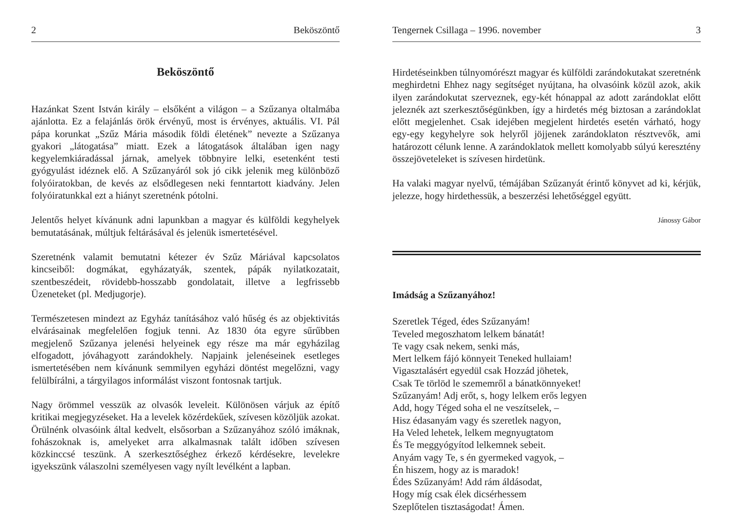2 Beköszöntő
Beköszöntő
Hazánkat Szent István király – elsőként a világon – a Szűzanya oltalmába ajánlotta. Ez a felajánlás örök érvényű, most is érvényes, aktuális. VI. Pál pápa korunkat „Szűz Mária második földi életének” nevezte a Szűzanya gyakori „látogatása” miatt. Ezek a látogatások általában igen nagy kegyelemkiáradással járnak, amelyek többnyire lelki, esetenként testi gyógyulást idéznek elő. A Szűzanyáról sok jó cikk jelenik meg különböző folyóiratokban, de kevés az elsődlegesen neki fenntartott kiadvány. Jelen folyóiratunkkal ezt a hiányt szeretnénk pótolni.
Jelentős helyet kívánunk adni lapunkban a magyar és külföldi kegyhelyek bemutatásának, múltjuk feltárásával és jelenük ismertetésével.
Szeretnénk valamit bemutatni kétezer év Szűz Máriával kapcsolatos kincseiből: dogmákat, egyházatyák, szentek, pápák nyilatkozatait, szentbeszédeit, rövidebb-hosszabb gondolatait, illetve a legfrissebb Üzeneteket (pl. Medjugorje).
Természetesen mindezt az Egyház tanításához való hűség és az objektivitás elvárásainak megfelelően fogjuk tenni. Az 1830 óta egyre sűrűbben megjelenő Szűzanya jelenési helyeinek egy része ma már egyházilag elfogadott, jóváhagyott zarándokhely. Napjaink jelenéseinek esetleges ismertetésében nem kívánunk semmilyen egyházi döntést megelőzni, vagy felülbírálni, a tárgyilagos informálást viszont fontosnak tartjuk.
Nagy örömmel vesszük az olvasók leveleit. Különösen várjuk az építő kritikai megjegyzéseket. Ha a levelek közérdekűek, szívesen közöljük azokat. Örülnénk olvasóink által kedvelt, elsősorban a Szűzanyához szóló imáknak, fohászoknak is, amelyeket arra alkalmasnak talált időben szívesen közkinccsé teszünk. A szerkesztőséghez érkező kérdésekre, levelekre igyekszünk válaszolni személyesen vagy nyílt levélként a lapban.
Tengernek Csillaga – 1996. november 3
Hirdetéseinkben túlnyomórészt magyar és külföldi zarándokutakat szeretnénk meghirdetni Ehhez nagy segítséget nyújtana, ha olvasóink közül azok, akik ilyen zarándokutat szerveznek, egy-két hónappal az adott zarándoklat előtt jeleznék azt szerkesztőségünkben, így a hirdetés még biztosan a zarándoklat előtt megjelenhet. Csak idejében megjelent hirdetés esetén várható, hogy egy-egy kegyhelyre sok helyről jöjjenek zarándoklaton résztvevők, ami határozott célunk lenne. A zarándoklatok mellett komolyabb súlyú keresztény összejöveteleket is szívesen hirdetünk.
Ha valaki magyar nyelvű, témájában Szűzanyát érintő könyvet ad ki, kérjük, jelezze, hogy hirdethessük, a beszerzési lehetőséggel együtt.
Jánossy Gábor
Imádság a Szűzanyához!
Szeretlek Téged, édes Szűzanyám!
Teveled megoszhatom lelkem bánatát!
Te vagy csak nekem, senki más,
Mert lelkem fájó könnyeit Teneked hullaiam!
Vigasztalásért egyedül csak Hozzád jöhetek,
Csak Te törlöd le szememről a bánatkönnyeket!
Szűzanyám! Adj erőt, s, hogy lelkem erős legyen
Add, hogy Téged soha el ne veszítselek, –
Hisz édasanyám vagy és szeretlek nagyon,
Ha Veled lehetek, lelkem megnyugtatom
És Te meggyógyítod lelkemnek sebeit.
Anyám vagy Te, s én gyermeked vagyok, –
Én hiszem, hogy az is maradok!
Édes Szűzanyám! Add rám áldásodat,
Hogy míg csak élek dicsérhessem
Szeplőtelen tisztaságodat! Ámen.